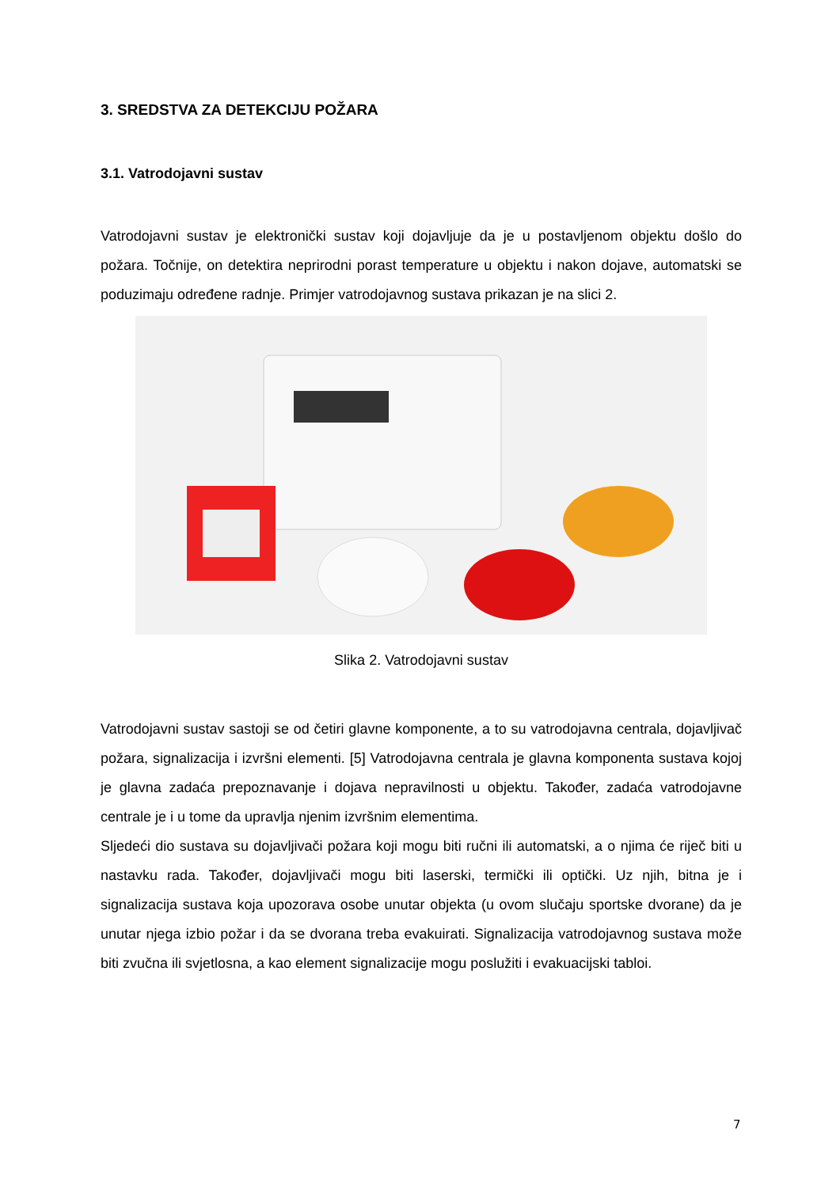3. SREDSTVA ZA DETEKCIJU POŽARA
3.1. Vatrodojavni sustav
Vatrodojavni sustav je elektronički sustav koji dojavljuje da je u postavljenom objektu došlo do požara. Točnije, on detektira neprirodni porast temperature u objektu i nakon dojave, automatski se poduzimaju određene radnje. Primjer vatrodojavnog sustava prikazan je na slici 2.
Slika 2. Vatrodojavni sustav
Vatrodojavni sustav sastoji se od četiri glavne komponente, a to su vatrodojavna centrala, dojavljivač požara, signalizacija i izvršni elementi. [5] Vatrodojavna centrala je glavna komponenta sustava kojoj je glavna zadaća prepoznavanje i dojava nepravilnosti u objektu. Također, zadaća vatrodojavne centrale je i u tome da upravlja njenim izvršnim elementima.
Sljedeći dio sustava su dojavljivači požara koji mogu biti ručni ili automatski, a o njima će riječ biti u nastavku rada. Također, dojavljivači mogu biti laserski, termički ili optički. Uz njih, bitna je i signalizacija sustava koja upozorava osobe unutar objekta (u ovom slučaju sportske dvorane) da je unutar njega izbio požar i da se dvorana treba evakuirati. Signalizacija vatrodojavnog sustava može biti zvučna ili svjetlosna, a kao element signalizacije mogu poslužiti i evakuacijski tabloi.
7